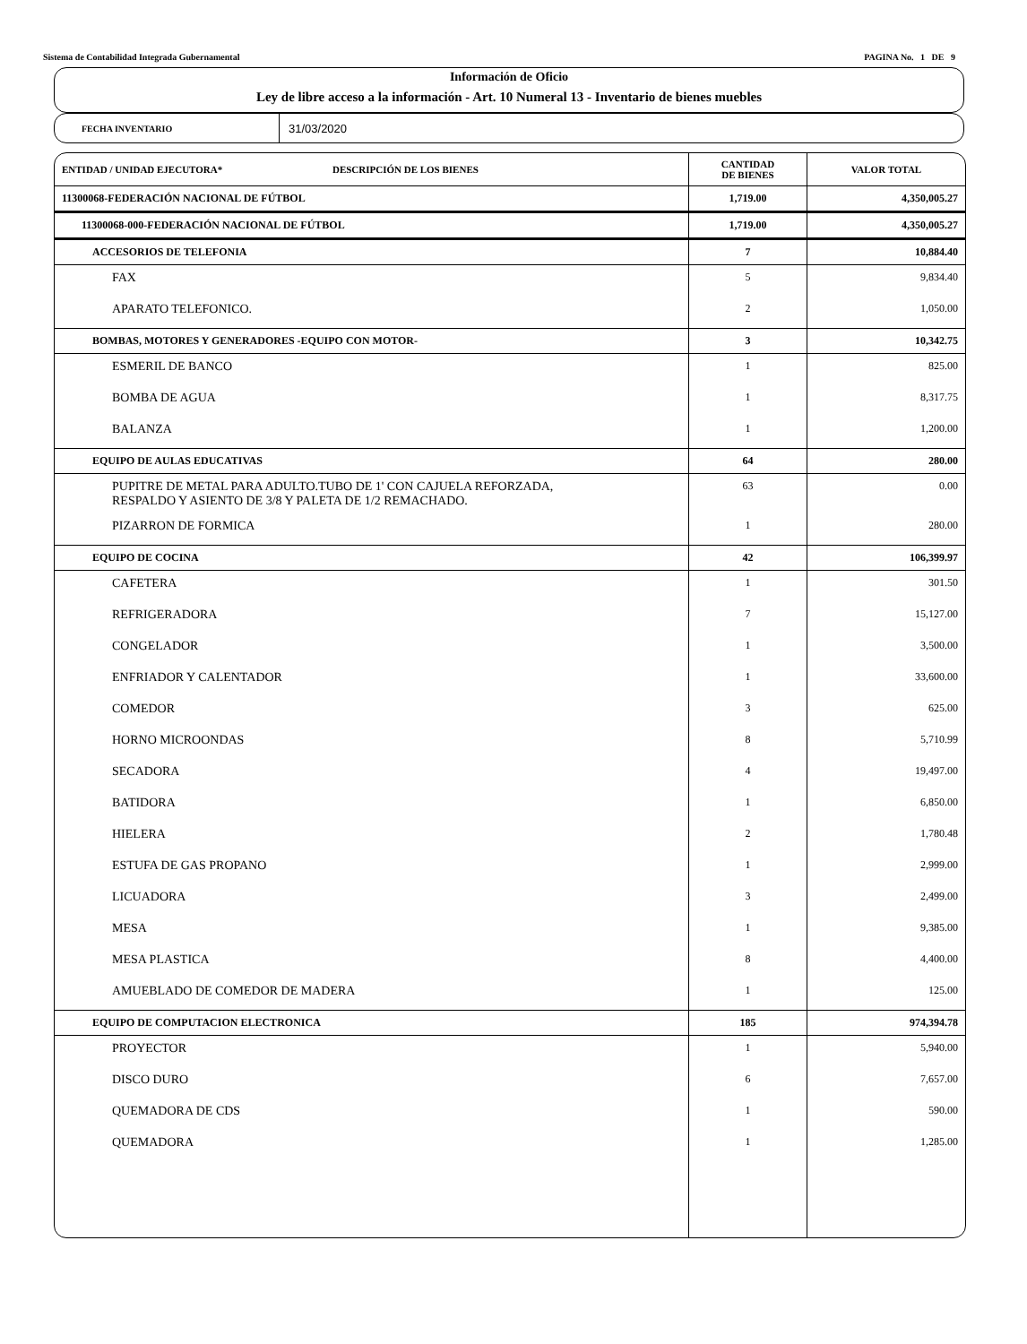Sistema de Contabilidad Integrada Gubernamental PAGINA No. 1 DE 9
Información de Oficio
Ley de libre acceso a la información - Art. 10 Numeral 13 - Inventario de bienes muebles
FECHA INVENTARIO
31/03/2020
| ENTIDAD / UNIDAD EJECUTORA* DESCRIPCIÓN DE LOS BIENES | CANTIDAD DE BIENES | VALOR TOTAL |
| --- | --- | --- |
| 11300068-FEDERACIÓN NACIONAL DE FÚTBOL | 1,719.00 | 4,350,005.27 |
| 11300068-000-FEDERACIÓN NACIONAL DE FÚTBOL | 1,719.00 | 4,350,005.27 |
| ACCESORIOS DE TELEFONIA | 7 | 10,884.40 |
| FAX | 5 | 9,834.40 |
| APARATO TELEFONICO. | 2 | 1,050.00 |
| BOMBAS, MOTORES Y GENERADORES -EQUIPO CON MOTOR- | 3 | 10,342.75 |
| ESMERIL DE BANCO | 1 | 825.00 |
| BOMBA DE AGUA | 1 | 8,317.75 |
| BALANZA | 1 | 1,200.00 |
| EQUIPO DE AULAS EDUCATIVAS | 64 | 280.00 |
| PUPITRE DE METAL PARA ADULTO.TUBO DE 1' CON CAJUELA REFORZADA, RESPALDO Y ASIENTO DE 3/8 Y PALETA DE 1/2 REMACHADO. | 63 | 0.00 |
| PIZARRON DE FORMICA | 1 | 280.00 |
| EQUIPO DE COCINA | 42 | 106,399.97 |
| CAFETERA | 1 | 301.50 |
| REFRIGERADORA | 7 | 15,127.00 |
| CONGELADOR | 1 | 3,500.00 |
| ENFRIADOR Y CALENTADOR | 1 | 33,600.00 |
| COMEDOR | 3 | 625.00 |
| HORNO MICROONDAS | 8 | 5,710.99 |
| SECADORA | 4 | 19,497.00 |
| BATIDORA | 1 | 6,850.00 |
| HIELERA | 2 | 1,780.48 |
| ESTUFA DE GAS PROPANO | 1 | 2,999.00 |
| LICUADORA | 3 | 2,499.00 |
| MESA | 1 | 9,385.00 |
| MESA PLASTICA | 8 | 4,400.00 |
| AMUEBLADO DE COMEDOR DE MADERA | 1 | 125.00 |
| EQUIPO DE COMPUTACION ELECTRONICA | 185 | 974,394.78 |
| PROYECTOR | 1 | 5,940.00 |
| DISCO DURO | 6 | 7,657.00 |
| QUEMADORA DE CDS | 1 | 590.00 |
| QUEMADORA | 1 | 1,285.00 |